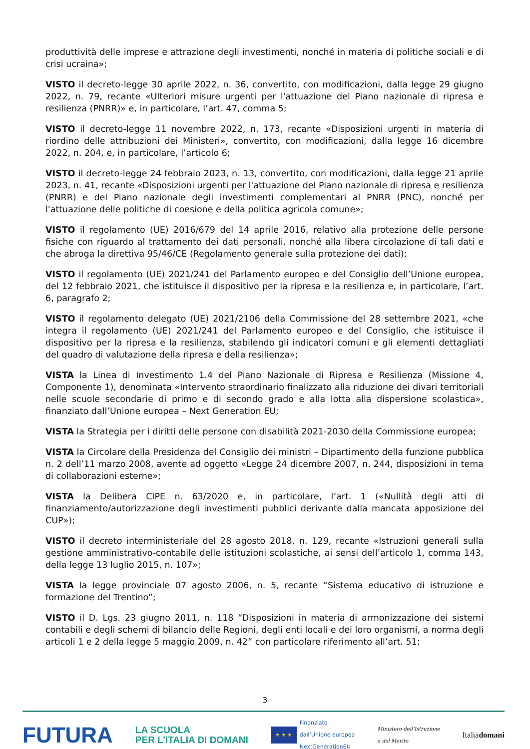produttività delle imprese e attrazione degli investimenti, nonché in materia di politiche sociali e di crisi ucraina»;
VISTO il decreto-legge 30 aprile 2022, n. 36, convertito, con modificazioni, dalla legge 29 giugno 2022, n. 79, recante «Ulteriori misure urgenti per l'attuazione del Piano nazionale di ripresa e resilienza (PNRR)» e, in particolare, l’art. 47, comma 5;
VISTO il decreto-legge 11 novembre 2022, n. 173, recante «Disposizioni urgenti in materia di riordino delle attribuzioni dei Ministeri», convertito, con modificazioni, dalla legge 16 dicembre 2022, n. 204, e, in particolare, l’articolo 6;
VISTO il decreto-legge 24 febbraio 2023, n. 13, convertito, con modificazioni, dalla legge 21 aprile 2023, n. 41, recante «Disposizioni urgenti per l'attuazione del Piano nazionale di ripresa e resilienza (PNRR) e del Piano nazionale degli investimenti complementari al PNRR (PNC), nonché per l'attuazione delle politiche di coesione e della politica agricola comune»;
VISTO il regolamento (UE) 2016/679 del 14 aprile 2016, relativo alla protezione delle persone fisiche con riguardo al trattamento dei dati personali, nonché alla libera circolazione di tali dati e che abroga la direttiva 95/46/CE (Regolamento generale sulla protezione dei dati);
VISTO il regolamento (UE) 2021/241 del Parlamento europeo e del Consiglio dell’Unione europea, del 12 febbraio 2021, che istituisce il dispositivo per la ripresa e la resilienza e, in particolare, l’art. 6, paragrafo 2;
VISTO il regolamento delegato (UE) 2021/2106 della Commissione del 28 settembre 2021, «che integra il regolamento (UE) 2021/241 del Parlamento europeo e del Consiglio, che istituisce il dispositivo per la ripresa e la resilienza, stabilendo gli indicatori comuni e gli elementi dettagliati del quadro di valutazione della ripresa e della resilienza»;
VISTA la Linea di Investimento 1.4 del Piano Nazionale di Ripresa e Resilienza (Missione 4, Componente 1), denominata «Intervento straordinario finalizzato alla riduzione dei divari territoriali nelle scuole secondarie di primo e di secondo grado e alla lotta alla dispersione scolastica», finanziato dall’Unione europea – Next Generation EU;
VISTA la Strategia per i diritti delle persone con disabilità 2021-2030 della Commissione europea;
VISTA la Circolare della Presidenza del Consiglio dei ministri – Dipartimento della funzione pubblica n. 2 dell’11 marzo 2008, avente ad oggetto «Legge 24 dicembre 2007, n. 244, disposizioni in tema di collaborazioni esterne»;
VISTA la Delibera CIPE n. 63/2020 e, in particolare, l’art. 1 («Nullità degli atti di finanziamento/autorizzazione degli investimenti pubblici derivante dalla mancata apposizione dei CUP»);
VISTO il decreto interministeriale del 28 agosto 2018, n. 129, recante «Istruzioni generali sulla gestione amministrativo-contabile delle istituzioni scolastiche, ai sensi dell’articolo 1, comma 143, della legge 13 luglio 2015, n. 107»;
VISTA la legge provinciale 07 agosto 2006, n. 5, recante “Sistema educativo di istruzione e formazione del Trentino”;
VISTO il D. Lgs. 23 giugno 2011, n. 118 “Disposizioni in materia di armonizzazione dei sistemi contabili e degli schemi di bilancio delle Regioni, degli enti locali e dei loro organismi, a norma degli articoli 1 e 2 della legge 5 maggio 2009, n. 42” con particolare riferimento all’art. 51;
3
FUTURA LA SCUOLA
PER L’ITALIA DI DOMANI ★ ★ ★ Finanziato
dall’Unione europea
NextGenerationEU Ministero dell’Istruzione
e del Merito Italiadomani